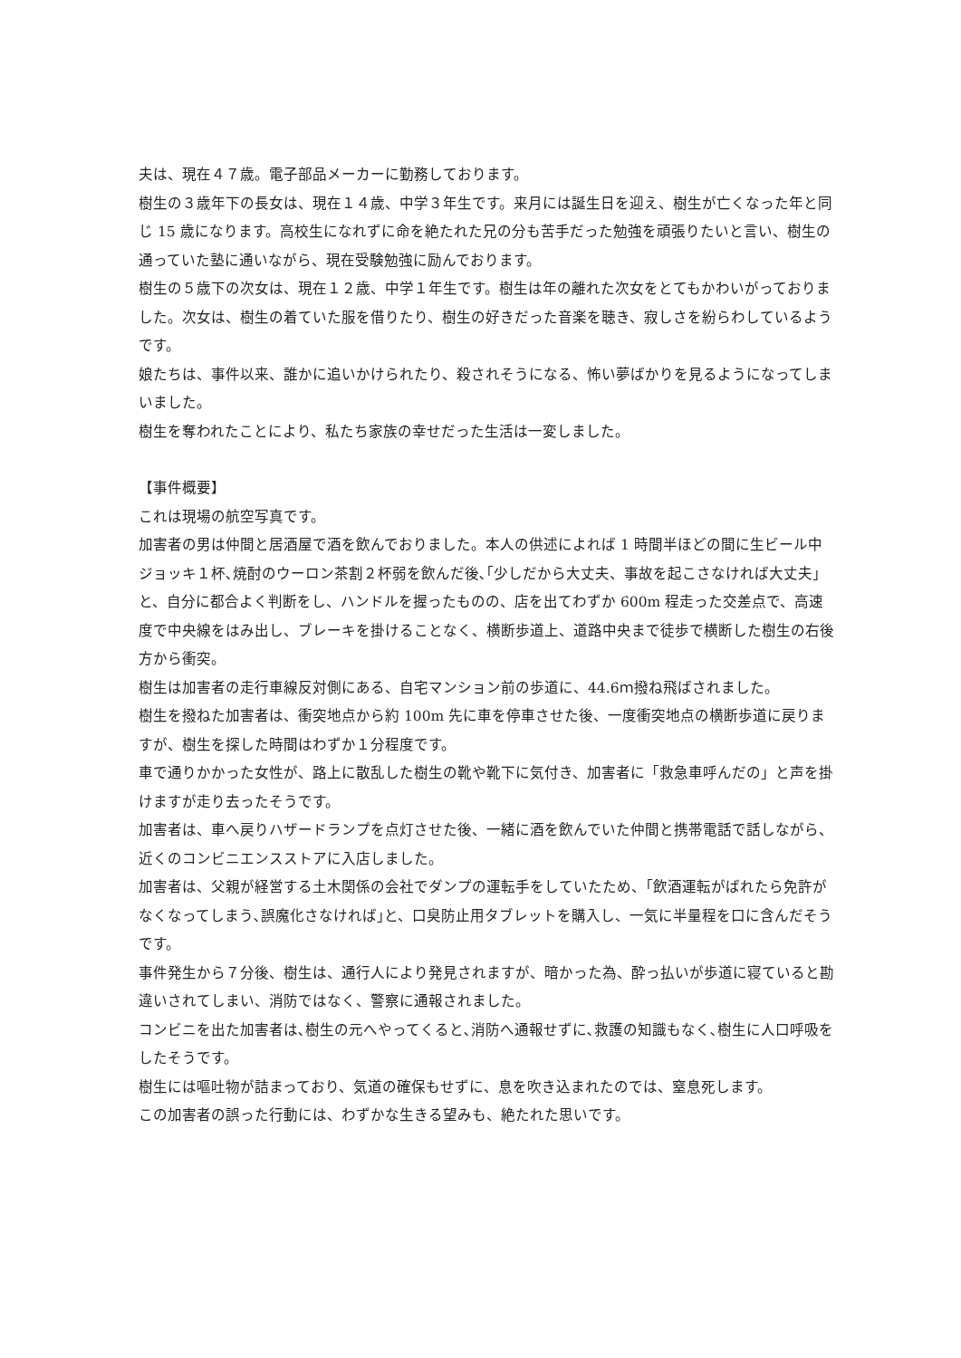夫は、現在４７歳。電子部品メーカーに勤務しております。
樹生の３歳年下の長女は、現在１４歳、中学３年生です。来月には誕生日を迎え、樹生が亡くなった年と同じ 15 歳になります。高校生になれずに命を絶たれた兄の分も苦手だった勉強を頑張りたいと言い、樹生の通っていた塾に通いながら、現在受験勉強に励んでおります。
樹生の５歳下の次女は、現在１２歳、中学１年生です。樹生は年の離れた次女をとてもかわいがっておりました。次女は、樹生の着ていた服を借りたり、樹生の好きだった音楽を聴き、寂しさを紛らわしているようです。
娘たちは、事件以来、誰かに追いかけられたり、殺されそうになる、怖い夢ばかりを見るようになってしまいました。
樹生を奪われたことにより、私たち家族の幸せだった生活は一変しました。
【事件概要】
これは現場の航空写真です。
加害者の男は仲間と居酒屋で酒を飲んでおりました。本人の供述によれば 1 時間半ほどの間に生ビール中ジョッキ１杯､焼酎のウーロン茶割２杯弱を飲んだ後､｢少しだから大丈夫、事故を起こさなければ大丈夫｣と、自分に都合よく判断をし、ハンドルを握ったものの、店を出てわずか 600m 程走った交差点で、高速度で中央線をはみ出し、ブレーキを掛けることなく、横断歩道上、道路中央まで徒歩で横断した樹生の右後方から衝突。
樹生は加害者の走行車線反対側にある、自宅マンション前の歩道に、44.6ｍ撥ね飛ばされました。
樹生を撥ねた加害者は、衝突地点から約 100m 先に車を停車させた後、一度衝突地点の横断歩道に戻りますが、樹生を探した時間はわずか１分程度です。
車で通りかかった女性が、路上に散乱した樹生の靴や靴下に気付き、加害者に「救急車呼んだの」と声を掛けますが走り去ったそうです。
加害者は、車へ戻りハザードランプを点灯させた後、一緒に酒を飲んでいた仲間と携帯電話で話しながら、近くのコンビニエンスストアに入店しました。
加害者は、父親が経営する土木関係の会社でダンプの運転手をしていたため、｢飲酒運転がばれたら免許がなくなってしまう､誤魔化さなければ｣と、口臭防止用タブレットを購入し、一気に半量程を口に含んだそうです。
事件発生から７分後、樹生は、通行人により発見されますが、暗かった為、酔っ払いが歩道に寝ていると勘違いされてしまい、消防ではなく、警察に通報されました。
コンビニを出た加害者は､樹生の元へやってくると､消防へ通報せずに､救護の知識もなく､樹生に人口呼吸をしたそうです。
樹生には嘔吐物が詰まっており、気道の確保もせずに、息を吹き込まれたのでは、窒息死します。
この加害者の誤った行動には、わずかな生きる望みも、絶たれた思いです。